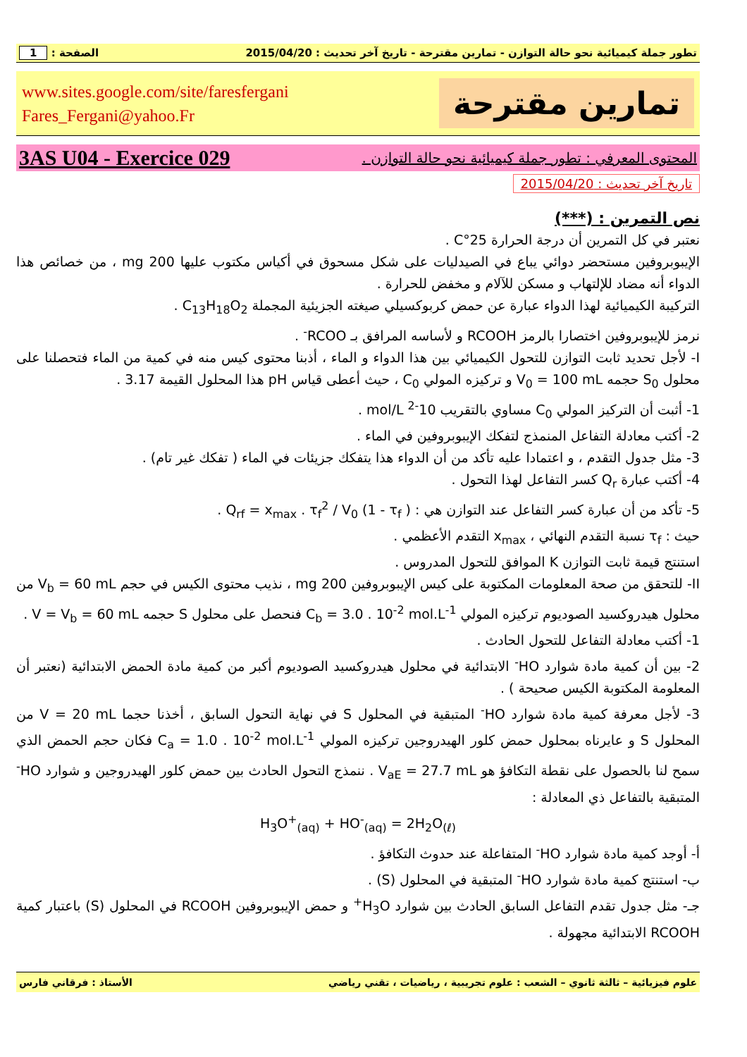تطور جملة كيميائية نحو حالة التوازن - تمارين مقترحة - تاريخ آخر تحديث : 2015/04/20 الصفحة : 1
تمارين مقترحة
www.sites.google.com/site/faresfergani
Fares_Fergani@yahoo.Fr
المحتوى المعرفي : تطور جملة كيميائية نحو حالة التوازن . 3AS U04 - Exercice 029
تاريخ آخر تحديث : 2015/04/20
نص التمرين : (***)
نعتبر في كل التمرين أن درجة الحرارة 25°C .
الإيبوبروفين مستحضر دوائي يباع في الصيدليات على شكل مسحوق في أكياس مكتوب عليها 200 mg ، من خصائص هذا الدواء أنه مضاد للإلتهاب و مسكن للآلام و مخفض للحرارة .
التركيبة الكيميائية لهذا الدواء عبارة عن حمض كربوكسيلي صيغته الجزيئية المجملة C<sub>13</sub>H<sub>18</sub>O<sub>2</sub> .
نرمز للإيبوبروفين اختصارا بالرمز RCOOH و لأساسه المرافق بـ RCOO<sup>-</sup> .
I- لأجل تحديد ثابت التوازن للتحول الكيميائي بين هذا الدواء و الماء ، أذبنا محتوى كيس منه في كمية من الماء فتحصلنا على محلول S<sub>0</sub> حجمه V<sub>0</sub> = 100 mL و تركيزه المولي C<sub>0</sub> ، حيث أعطى قياس pH هذا المحلول القيمة 3.17 .
1- أثبت أن التركيز المولي C<sub>0</sub> مساوي بالتقريب 10<sup>-2</sup> mol/L .
2- أكتب معادلة التفاعل المنمذج لتفكك الإيبوبروفين في الماء .
3- مثل جدول التقدم ، و اعتمادا عليه تأكد من أن الدواء هذا يتفكك جزيئات في الماء ( تفكك غير تام) .
4- أكتب عبارة Q<sub>r</sub> كسر التفاعل لهذا التحول .
5- تأكد من أن عبارة كسر التفاعل عند التوازن هي : Q<sub>rf</sub> = x<sub>max</sub> . τ<sub>f</sub><sup>2</sup> / V<sub>0</sub> (1 - τ<sub>f</sub> ) .
حيث : τ<sub>f</sub> نسبة التقدم النهائي ، x<sub>max</sub> التقدم الأعظمي .
استنتج قيمة ثابت التوازن K الموافق للتحول المدروس .
II- للتحقق من صحة المعلومات المكتوبة على كيس الإيبوبروفين 200 mg ، نذيب محتوى الكيس في حجم V<sub>b</sub> = 60 mL من محلول هيدروكسيد الصوديوم تركيزه المولي C<sub>b</sub> = 3.0 . 10<sup>-2</sup> mol.L<sup>-1</sup> فنحصل على محلول S حجمه V = V<sub>b</sub> = 60 mL .
1- أكتب معادلة التفاعل للتحول الحادث .
2- بين أن كمية مادة شوارد HO<sup>-</sup> الابتدائية في محلول هيدروكسيد الصوديوم أكبر من كمية مادة الحمض الابتدائية (نعتبر أن المعلومة المكتوبة الكيس صحيحة ) .
3- لأجل معرفة كمية مادة شوارد HO<sup>-</sup> المتبقية في المحلول S في نهاية التحول السابق ، أخذنا حجما V = 20 mL من المحلول S و عايرناه بمحلول حمض كلور الهيدروجين تركيزه المولي C<sub>a</sub> = 1.0 . 10<sup>-2</sup> mol.L<sup>-1</sup> فكان حجم الحمض الذي سمح لنا بالحصول على نقطة التكافؤ هو V<sub>aE</sub> = 27.7 mL . ننمذج التحول الحادث بين حمض كلور الهيدروجين و شوارد HO<sup>-</sup> المتبقية بالتفاعل ذي المعادلة :
H<sub>3</sub>O<sup>+</sup><sub>(aq)</sub> + HO<sup>-</sup><sub>(aq)</sub> = 2H<sub>2</sub>O<sub>(ℓ)</sub>
أ- أوجد كمية مادة شوارد HO<sup>-</sup> المتفاعلة عند حدوث التكافؤ .
ب- استنتج كمية مادة شوارد HO<sup>-</sup> المتبقية في المحلول (S) .
جـ- مثل جدول تقدم التفاعل السابق الحادث بين شوارد H<sub>3</sub>O<sup>+</sup> و حمض الإيبوبروفين RCOOH في المحلول (S) باعتبار كمية RCOOH الابتدائية مجهولة .
علوم فيزيائية – ثالثة ثانوي – الشعب : علوم تجريبية ، رياضيات ، تقني رياضي الأستاذ : فرقاني فارس